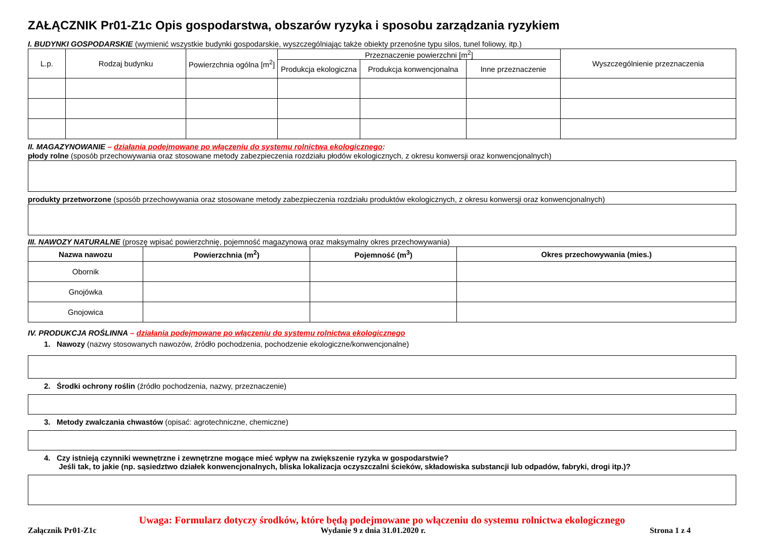ZAŁĄCZNIK Pr01-Z1c Opis gospodarstwa, obszarów ryzyka i sposobu zarządzania ryzykiem
I. BUDYNKI GOSPODARSKIE (wymienić wszystkie budynki gospodarskie, wyszczególniając także obiekty przenośne typu silos, tunel foliowy, itp.)
| L.p. | Rodzaj budynku | Powierzchnia ogólna [m<sup>2</sup>] | Przeznaczenie powierzchni [m<sup>2</sup>] | | | Wyszczególnienie przeznaczenia |
| --- | --- | --- | --- | --- | --- | --- |
| | | | Produkcja ekologiczna | Produkcja konwencjonalna | Inne przeznaczenie | |
II. MAGAZYNOWANIE – działania podejmowane po włączeniu do systemu rolnictwa ekologicznego:
płody rolne (sposób przechowywania oraz stosowane metody zabezpieczenia rozdziału płodów ekologicznych, z okresu konwersji oraz konwencjonalnych)
produkty przetworzone (sposób przechowywania oraz stosowane metody zabezpieczenia rozdziału produktów ekologicznych, z okresu konwersji oraz konwencjonalnych)
III. NAWOZY NATURALNE (proszę wpisać powierzchnię, pojemność magazynową oraz maksymalny okres przechowywania)
| Nazwa nawozu | Powierzchnia (m<sup>2</sup>) | Pojemność (m<sup>3</sup>) | Okres przechowywania (mies.) |
| --- | --- | --- | --- |
| Obornik | | | |
| Gnojówka | | | |
| Gnojowica | | | |
IV. PRODUKCJA ROŚLINNA – działania podejmowane po włączeniu do systemu rolnictwa ekologicznego
1. Nawozy (nazwy stosowanych nawozów, źródło pochodzenia, pochodzenie ekologiczne/konwencjonalne)
2. Środki ochrony roślin (źródło pochodzenia, nazwy, przeznaczenie)
3. Metody zwalczania chwastów (opisać: agrotechniczne, chemiczne)
4. Czy istnieją czynniki wewnętrzne i zewnętrzne mogące mieć wpływ na zwiększenie ryzyka w gospodarstwie?
Jeśli tak, to jakie (np. sąsiedztwo działek konwencjonalnych, bliska lokalizacja oczyszczalni ścieków, składowiska substancji lub odpadów, fabryki, drogi itp.)?
Uwaga: Formularz dotyczy środków, które będą podejmowane po włączeniu do systemu rolnictwa ekologicznego
Załącznik Pr01-Z1c Wydanie 9 z dnia 31.01.2020 r. Strona 1 z 4